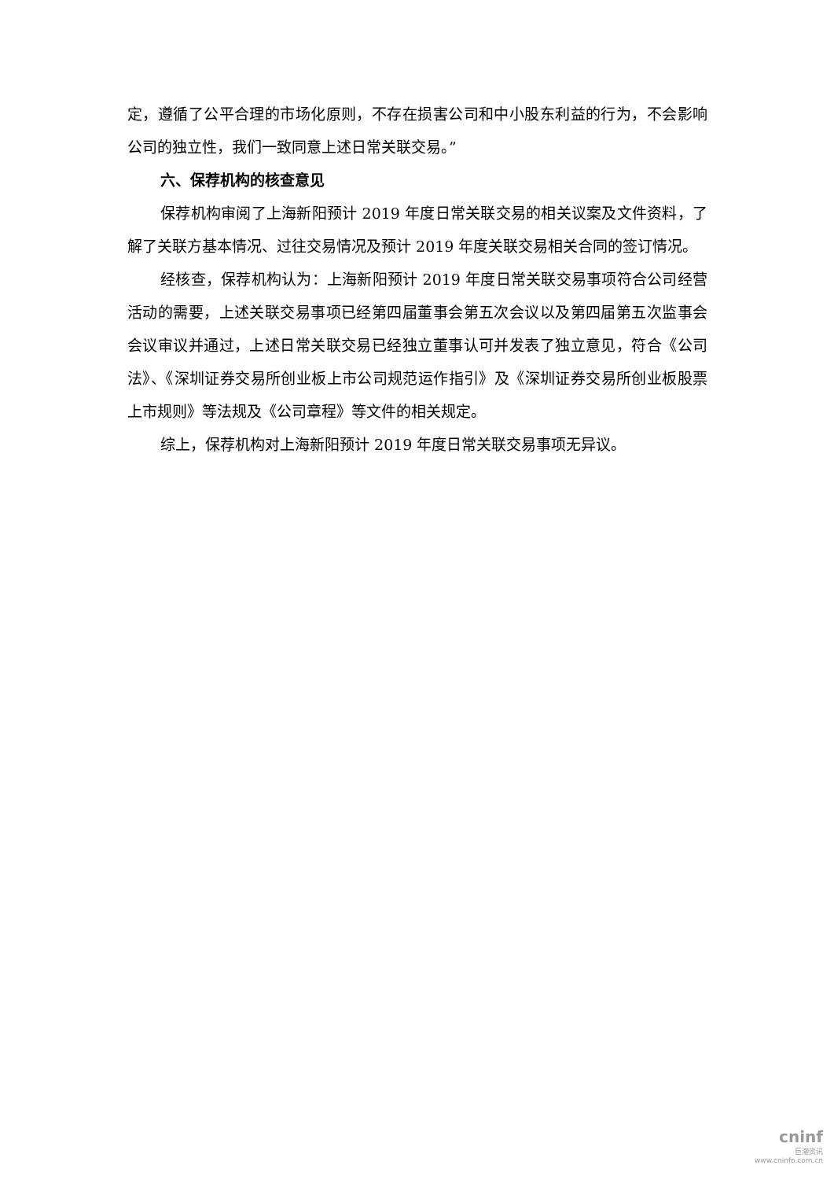定，遵循了公平合理的市场化原则，不存在损害公司和中小股东利益的行为，不会影响公司的独立性，我们一致同意上述日常关联交易。”
六、保荐机构的核查意见
保荐机构审阅了上海新阳预计 2019 年度日常关联交易的相关议案及文件资料，了解了关联方基本情况、过往交易情况及预计 2019 年度关联交易相关合同的签订情况。
经核查，保荐机构认为：上海新阳预计 2019 年度日常关联交易事项符合公司经营活动的需要，上述关联交易事项已经第四届董事会第五次会议以及第四届第五次监事会会议审议并通过，上述日常关联交易已经独立董事认可并发表了独立意见，符合《公司法》、《深圳证券交易所创业板上市公司规范运作指引》及《深圳证券交易所创业板股票上市规则》等法规及《公司章程》等文件的相关规定。
综上，保荐机构对上海新阳预计 2019 年度日常关联交易事项无异议。
cninf
巨潮资讯
www.cninfo.com.cn